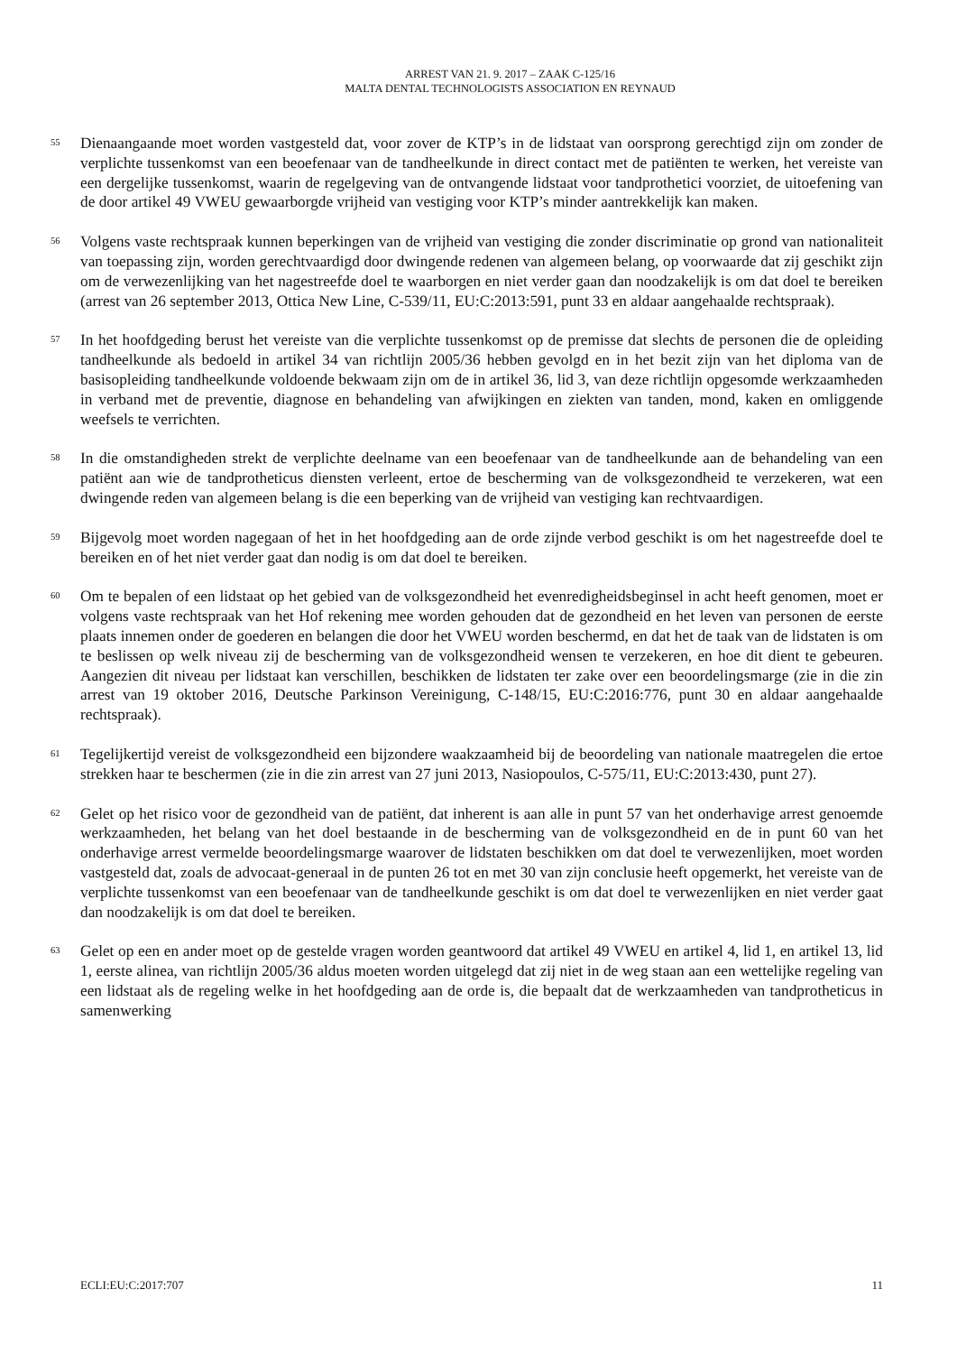ARREST VAN 21. 9. 2017 – ZAAK C-125/16
MALTA DENTAL TECHNOLOGISTS ASSOCIATION EN REYNAUD
55
Dienaangaande moet worden vastgesteld dat, voor zover de KTP’s in de lidstaat van oorsprong gerechtigd zijn om zonder de verplichte tussenkomst van een beoefenaar van de tandheelkunde in direct contact met de patiënten te werken, het vereiste van een dergelijke tussenkomst, waarin de regelgeving van de ontvangende lidstaat voor tandprothetici voorziet, de uitoefening van de door artikel 49 VWEU gewaarborgde vrijheid van vestiging voor KTP’s minder aantrekkelijk kan maken.
56
Volgens vaste rechtspraak kunnen beperkingen van de vrijheid van vestiging die zonder discriminatie op grond van nationaliteit van toepassing zijn, worden gerechtvaardigd door dwingende redenen van algemeen belang, op voorwaarde dat zij geschikt zijn om de verwezenlijking van het nagestreefde doel te waarborgen en niet verder gaan dan noodzakelijk is om dat doel te bereiken (arrest van 26 september 2013, Ottica New Line, C-539/11, EU:C:2013:591, punt 33 en aldaar aangehaalde rechtspraak).
57
In het hoofdgeding berust het vereiste van die verplichte tussenkomst op de premisse dat slechts de personen die de opleiding tandheelkunde als bedoeld in artikel 34 van richtlijn 2005/36 hebben gevolgd en in het bezit zijn van het diploma van de basisopleiding tandheelkunde voldoende bekwaam zijn om de in artikel 36, lid 3, van deze richtlijn opgesomde werkzaamheden in verband met de preventie, diagnose en behandeling van afwijkingen en ziekten van tanden, mond, kaken en omliggende weefsels te verrichten.
58
In die omstandigheden strekt de verplichte deelname van een beoefenaar van de tandheelkunde aan de behandeling van een patiënt aan wie de tandprotheticus diensten verleent, ertoe de bescherming van de volksgezondheid te verzekeren, wat een dwingende reden van algemeen belang is die een beperking van de vrijheid van vestiging kan rechtvaardigen.
59
Bijgevolg moet worden nagegaan of het in het hoofdgeding aan de orde zijnde verbod geschikt is om het nagestreefde doel te bereiken en of het niet verder gaat dan nodig is om dat doel te bereiken.
60
Om te bepalen of een lidstaat op het gebied van de volksgezondheid het evenredigheidsbeginsel in acht heeft genomen, moet er volgens vaste rechtspraak van het Hof rekening mee worden gehouden dat de gezondheid en het leven van personen de eerste plaats innemen onder de goederen en belangen die door het VWEU worden beschermd, en dat het de taak van de lidstaten is om te beslissen op welk niveau zij de bescherming van de volksgezondheid wensen te verzekeren, en hoe dit dient te gebeuren. Aangezien dit niveau per lidstaat kan verschillen, beschikken de lidstaten ter zake over een beoordelingsmarge (zie in die zin arrest van 19 oktober 2016, Deutsche Parkinson Vereinigung, C-148/15, EU:C:2016:776, punt 30 en aldaar aangehaalde rechtspraak).
61
Tegelijkertijd vereist de volksgezondheid een bijzondere waakzaamheid bij de beoordeling van nationale maatregelen die ertoe strekken haar te beschermen (zie in die zin arrest van 27 juni 2013, Nasiopoulos, C-575/11, EU:C:2013:430, punt 27).
62
Gelet op het risico voor de gezondheid van de patiënt, dat inherent is aan alle in punt 57 van het onderhavige arrest genoemde werkzaamheden, het belang van het doel bestaande in de bescherming van de volksgezondheid en de in punt 60 van het onderhavige arrest vermelde beoordelingsmarge waarover de lidstaten beschikken om dat doel te verwezenlijken, moet worden vastgesteld dat, zoals de advocaat-generaal in de punten 26 tot en met 30 van zijn conclusie heeft opgemerkt, het vereiste van de verplichte tussenkomst van een beoefenaar van de tandheelkunde geschikt is om dat doel te verwezenlijken en niet verder gaat dan noodzakelijk is om dat doel te bereiken.
63
Gelet op een en ander moet op de gestelde vragen worden geantwoord dat artikel 49 VWEU en artikel 4, lid 1, en artikel 13, lid 1, eerste alinea, van richtlijn 2005/36 aldus moeten worden uitgelegd dat zij niet in de weg staan aan een wettelijke regeling van een lidstaat als de regeling welke in het hoofdgeding aan de orde is, die bepaalt dat de werkzaamheden van tandprotheticus in samenwerking
ECLI:EU:C:2017:707 11